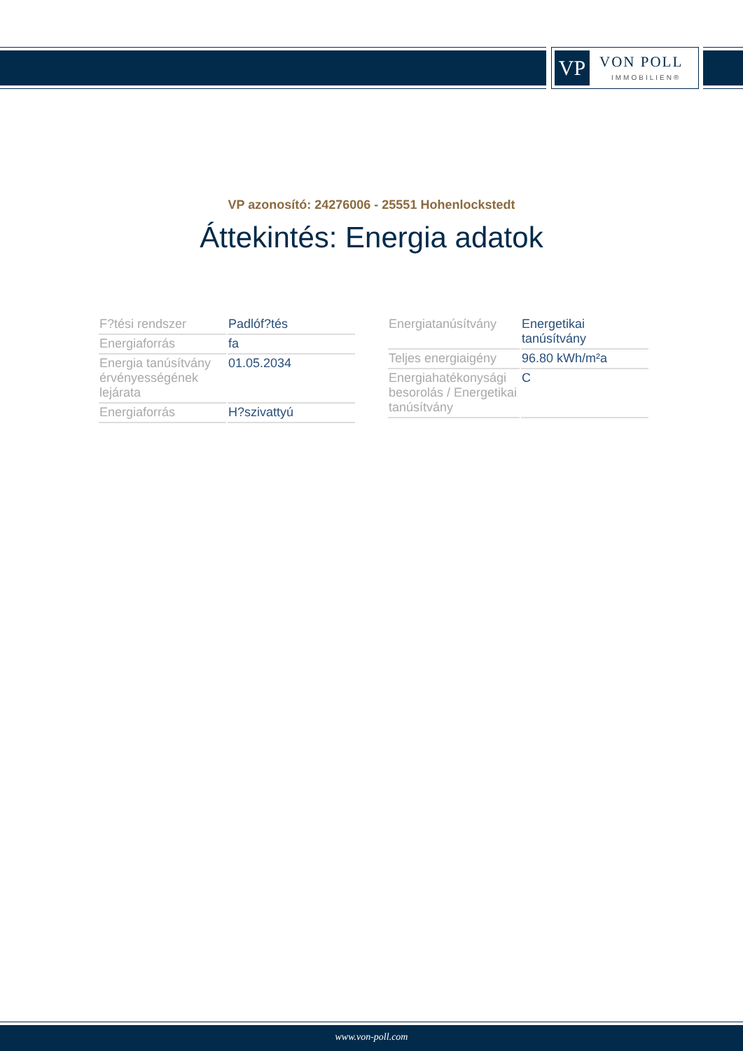VP VON POLL
IMMOBILIEN®
VP azonosító: 24276006 - 25551 Hohenlockstedt
Áttekintés: Energia adatok
| F?tési rendszer | Padlóf?tés |
| Energiaforrás | fa |
| Energia tanúsítvány érvényességének lejárata | 01.05.2034 |
| Energiaforrás | H?szivattyú |
| Energiatanúsítvány | Energetikai tanúsítvány |
| Teljes energiaigény | 96.80 kWh/m²a |
| Energiahatékonysági besorolás / Energetikai tanúsítvány | C |
www.von-poll.com